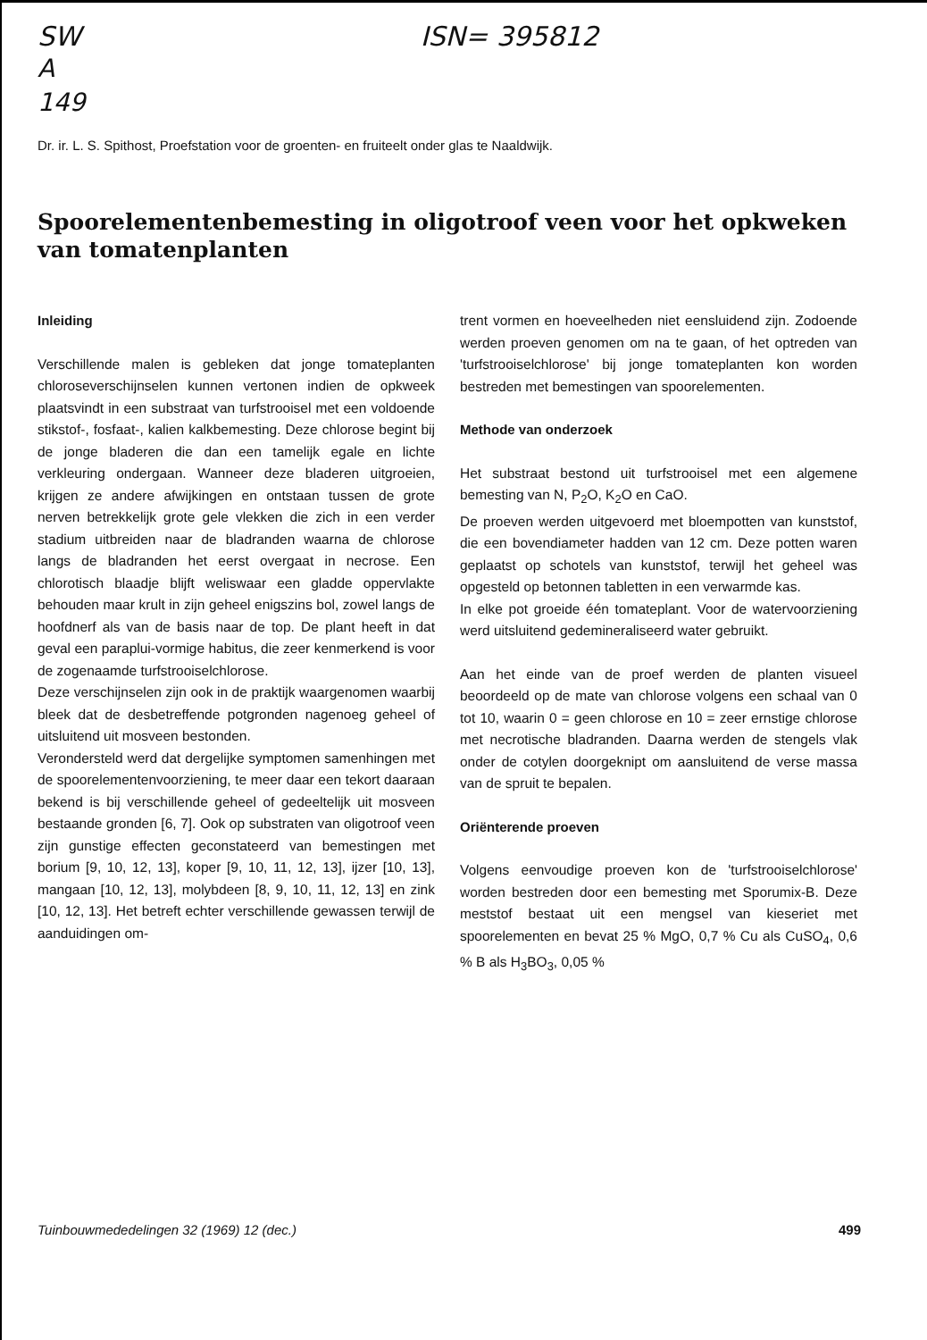SW ISN= 395812
A
149
Dr. ir. L. S. Spithost, Proefstation voor de groenten- en fruiteelt onder glas te Naaldwijk.
Spoorelementenbemesting in oligotroof veen voor het opkweken van tomatenplanten
Inleiding
Verschillende malen is gebleken dat jonge tomateplanten chloroseverschijnselen kunnen vertonen indien de opkweek plaatsvindt in een substraat van turfstrooisel met een voldoende stikstof-, fosfaat-, kalien kalkbemesting. Deze chlorose begint bij de jonge bladeren die dan een tamelijk egale en lichte verkleuring ondergaan. Wanneer deze bladeren uitgroeien, krijgen ze andere afwijkingen en ontstaan tussen de grote nerven betrekkelijk grote gele vlekken die zich in een verder stadium uitbreiden naar de bladranden waarna de chlorose langs de bladranden het eerst overgaat in necrose. Een chlorotisch blaadje blijft weliswaar een gladde oppervlakte behouden maar krult in zijn geheel enigszins bol, zowel langs de hoofdnerf als van de basis naar de top. De plant heeft in dat geval een paraplui-vormige habitus, die zeer kenmerkend is voor de zogenaamde turfstrooiselchlorose.
Deze verschijnselen zijn ook in de praktijk waargenomen waarbij bleek dat de desbetreffende potgronden nagenoeg geheel of uitsluitend uit mosveen bestonden.
Verondersteld werd dat dergelijke symptomen samenhingen met de spoorelementenvoorziening, te meer daar een tekort daaraan bekend is bij verschillende geheel of gedeeltelijk uit mosveen bestaande gronden [6, 7]. Ook op substraten van oligotroof veen zijn gunstige effecten geconstateerd van bemestingen met borium [9, 10, 12, 13], koper [9, 10, 11, 12, 13], ijzer [10, 13], mangaan [10, 12, 13], molybdeen [8, 9, 10, 11, 12, 13] en zink [10, 12, 13]. Het betreft echter verschillende gewassen terwijl de aanduidingen om-
trent vormen en hoeveelheden niet eensluidend zijn. Zodoende werden proeven genomen om na te gaan, of het optreden van 'turfstrooiselchlorose' bij jonge tomateplanten kon worden bestreden met bemestingen van spoorelementen.
Methode van onderzoek
Het substraat bestond uit turfstrooisel met een algemene bemesting van N, P<sub>2</sub>O, K<sub>2</sub>O en CaO.
De proeven werden uitgevoerd met bloempotten van kunststof, die een bovendiameter hadden van 12 cm. Deze potten waren geplaatst op schotels van kunststof, terwijl het geheel was opgesteld op betonnen tabletten in een verwarmde kas.
In elke pot groeide één tomateplant. Voor de watervoorziening werd uitsluitend gedemineraliseerd water gebruikt.
Aan het einde van de proef werden de planten visueel beoordeeld op de mate van chlorose volgens een schaal van 0 tot 10, waarin 0 = geen chlorose en 10 = zeer ernstige chlorose met necrotische bladranden. Daarna werden de stengels vlak onder de cotylen doorgeknipt om aansluitend de verse massa van de spruit te bepalen.
Oriënterende proeven
Volgens eenvoudige proeven kon de 'turfstrooiselchlorose' worden bestreden door een bemesting met Sporumix-B. Deze meststof bestaat uit een mengsel van kieseriet met spoorelementen en bevat 25 % MgO, 0,7 % Cu als CuSO<sub>4</sub>, 0,6 % B als H<sub>3</sub>BO<sub>3</sub>, 0,05 %
Tuinbouwmededelingen 32 (1969) 12 (dec.) 499